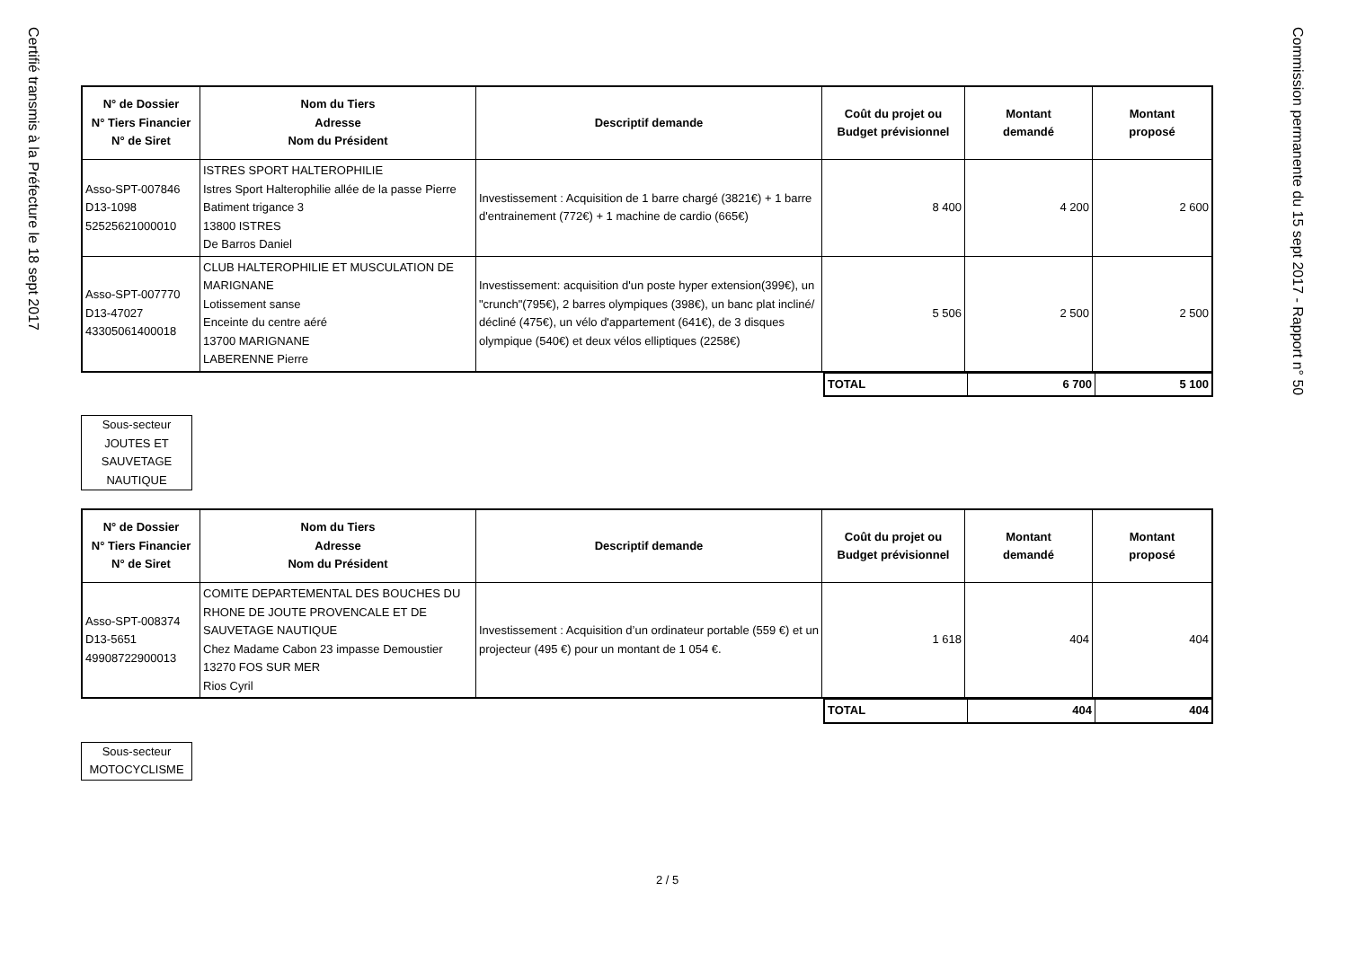Certifié transmis à la Préfecture le 18 sept 2017
Commission permanente du 15 sept 2017 - Rapport n° 50
| N° de Dossier N° Tiers Financier N° de Siret | Nom du Tiers Adresse Nom du Président | Descriptif demande | Coût du projet ou Budget prévisionnel | Montant demandé | Montant proposé |
| --- | --- | --- | --- | --- | --- |
| Asso-SPT-007846 D13-1098 52525621000010 | ISTRES SPORT HALTEROPHILIE Istres Sport Halterophilie allée de la passe Pierre Batiment trigance 3 13800 ISTRES De Barros Daniel | Investissement : Acquisition de 1 barre chargé (3821€) + 1 barre d'entrainement (772€) + 1 machine de cardio (665€) | 8 400 | 4 200 | 2 600 |
| Asso-SPT-007770 D13-47027 43305061400018 | CLUB HALTEROPHILIE ET MUSCULATION DE MARIGNANE Lotissement sanse Enceinte du centre aéré 13700 MARIGNANE LABERENNE Pierre | Investissement: acquisition d'un poste hyper extension(399€), un "crunch"(795€), 2 barres olympiques (398€), un banc plat incliné/ décliné (475€), un vélo d'appartement (641€), de 3 disques olympique (540€) et deux vélos elliptiques (2258€) | 5 506 | 2 500 | 2 500 |
| TOTAL | 6 700 | 5 100 |
Sous-secteur
JOUTES ET
SAUVETAGE
NAUTIQUE
| N° de Dossier N° Tiers Financier N° de Siret | Nom du Tiers Adresse Nom du Président | Descriptif demande | Coût du projet ou Budget prévisionnel | Montant demandé | Montant proposé |
| --- | --- | --- | --- | --- | --- |
| Asso-SPT-008374 D13-5651 49908722900013 | COMITE DEPARTEMENTAL DES BOUCHES DU RHONE DE JOUTE PROVENCALE ET DE SAUVETAGE NAUTIQUE Chez Madame Cabon 23 impasse Demoustier 13270 FOS SUR MER Rios Cyril | Investissement : Acquisition d’un ordinateur portable (559 €) et un projecteur (495 €) pour un montant de 1 054 €. | 1 618 | 404 | 404 |
| TOTAL | 404 | 404 |
Sous-secteur
MOTOCYCLISME
2 / 5